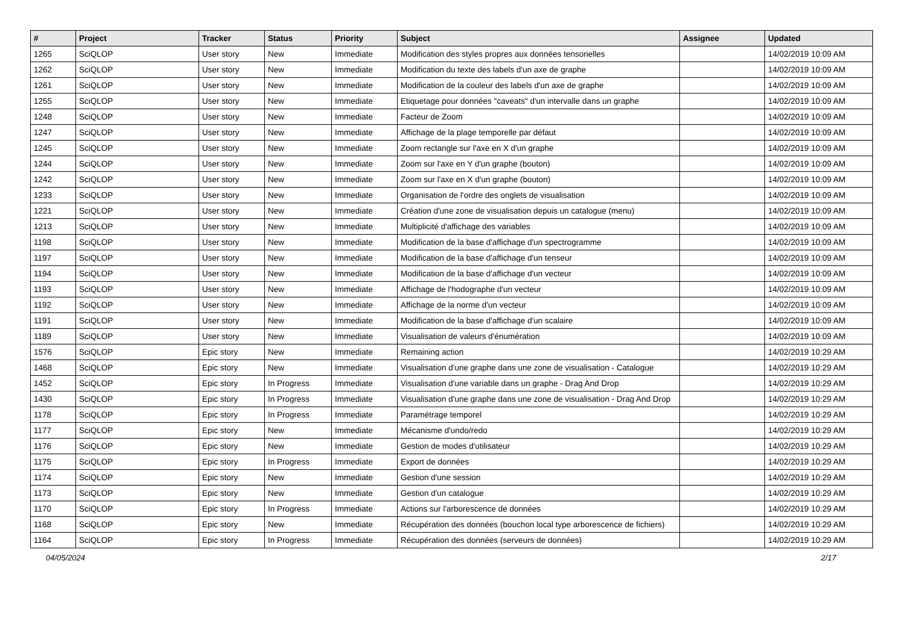| # | Project | Tracker | Status | Priority | Subject | Assignee | Updated |
| --- | --- | --- | --- | --- | --- | --- | --- |
| 1265 | SciQLOP | User story | New | Immediate | Modification des styles propres aux données tensorielles | | 14/02/2019 10:09 AM |
| 1262 | SciQLOP | User story | New | Immediate | Modification du texte des labels d'un axe de graphe | | 14/02/2019 10:09 AM |
| 1261 | SciQLOP | User story | New | Immediate | Modification de la couleur des labels d'un axe de graphe | | 14/02/2019 10:09 AM |
| 1255 | SciQLOP | User story | New | Immediate | Etiquetage pour données "caveats" d'un intervalle dans un graphe | | 14/02/2019 10:09 AM |
| 1248 | SciQLOP | User story | New | Immediate | Facteur de Zoom | | 14/02/2019 10:09 AM |
| 1247 | SciQLOP | User story | New | Immediate | Affichage de la plage temporelle par défaut | | 14/02/2019 10:09 AM |
| 1245 | SciQLOP | User story | New | Immediate | Zoom rectangle sur l'axe en X d'un graphe | | 14/02/2019 10:09 AM |
| 1244 | SciQLOP | User story | New | Immediate | Zoom sur l'axe en Y d'un graphe (bouton) | | 14/02/2019 10:09 AM |
| 1242 | SciQLOP | User story | New | Immediate | Zoom sur l'axe en X d'un graphe (bouton) | | 14/02/2019 10:09 AM |
| 1233 | SciQLOP | User story | New | Immediate | Organisation de l'ordre des onglets de visualisation | | 14/02/2019 10:09 AM |
| 1221 | SciQLOP | User story | New | Immediate | Création d'une zone de visualisation depuis un catalogue (menu) | | 14/02/2019 10:09 AM |
| 1213 | SciQLOP | User story | New | Immediate | Multiplicité d'affichage des variables | | 14/02/2019 10:09 AM |
| 1198 | SciQLOP | User story | New | Immediate | Modification de la base d'affichage d'un spectrogramme | | 14/02/2019 10:09 AM |
| 1197 | SciQLOP | User story | New | Immediate | Modification de la base d'affichage d'un tenseur | | 14/02/2019 10:09 AM |
| 1194 | SciQLOP | User story | New | Immediate | Modification de la base d'affichage d'un vecteur | | 14/02/2019 10:09 AM |
| 1193 | SciQLOP | User story | New | Immediate | Affichage de l'hodographe d'un vecteur | | 14/02/2019 10:09 AM |
| 1192 | SciQLOP | User story | New | Immediate | Affichage de la norme d'un vecteur | | 14/02/2019 10:09 AM |
| 1191 | SciQLOP | User story | New | Immediate | Modification de la base d'affichage d'un scalaire | | 14/02/2019 10:09 AM |
| 1189 | SciQLOP | User story | New | Immediate | Visualisation de valeurs d'énumération | | 14/02/2019 10:09 AM |
| 1576 | SciQLOP | Epic story | New | Immediate | Remaining action | | 14/02/2019 10:29 AM |
| 1468 | SciQLOP | Epic story | New | Immediate | Visualisation d'une graphe dans une zone de visualisation - Catalogue | | 14/02/2019 10:29 AM |
| 1452 | SciQLOP | Epic story | In Progress | Immediate | Visualisation d'une variable dans un graphe - Drag And Drop | | 14/02/2019 10:29 AM |
| 1430 | SciQLOP | Epic story | In Progress | Immediate | Visualisation d'une graphe dans une zone de visualisation - Drag And Drop | | 14/02/2019 10:29 AM |
| 1178 | SciQLOP | Epic story | In Progress | Immediate | Paramétrage temporel | | 14/02/2019 10:29 AM |
| 1177 | SciQLOP | Epic story | New | Immediate | Mécanisme d'undo/redo | | 14/02/2019 10:29 AM |
| 1176 | SciQLOP | Epic story | New | Immediate | Gestion de modes d'utilisateur | | 14/02/2019 10:29 AM |
| 1175 | SciQLOP | Epic story | In Progress | Immediate | Export de données | | 14/02/2019 10:29 AM |
| 1174 | SciQLOP | Epic story | New | Immediate | Gestion d'une session | | 14/02/2019 10:29 AM |
| 1173 | SciQLOP | Epic story | New | Immediate | Gestion d'un catalogue | | 14/02/2019 10:29 AM |
| 1170 | SciQLOP | Epic story | In Progress | Immediate | Actions sur l'arborescence de données | | 14/02/2019 10:29 AM |
| 1168 | SciQLOP | Epic story | New | Immediate | Récupération des données (bouchon local type arborescence de fichiers) | | 14/02/2019 10:29 AM |
| 1164 | SciQLOP | Epic story | In Progress | Immediate | Récupération des données (serveurs de données) | | 14/02/2019 10:29 AM |
04/05/2024 2/17